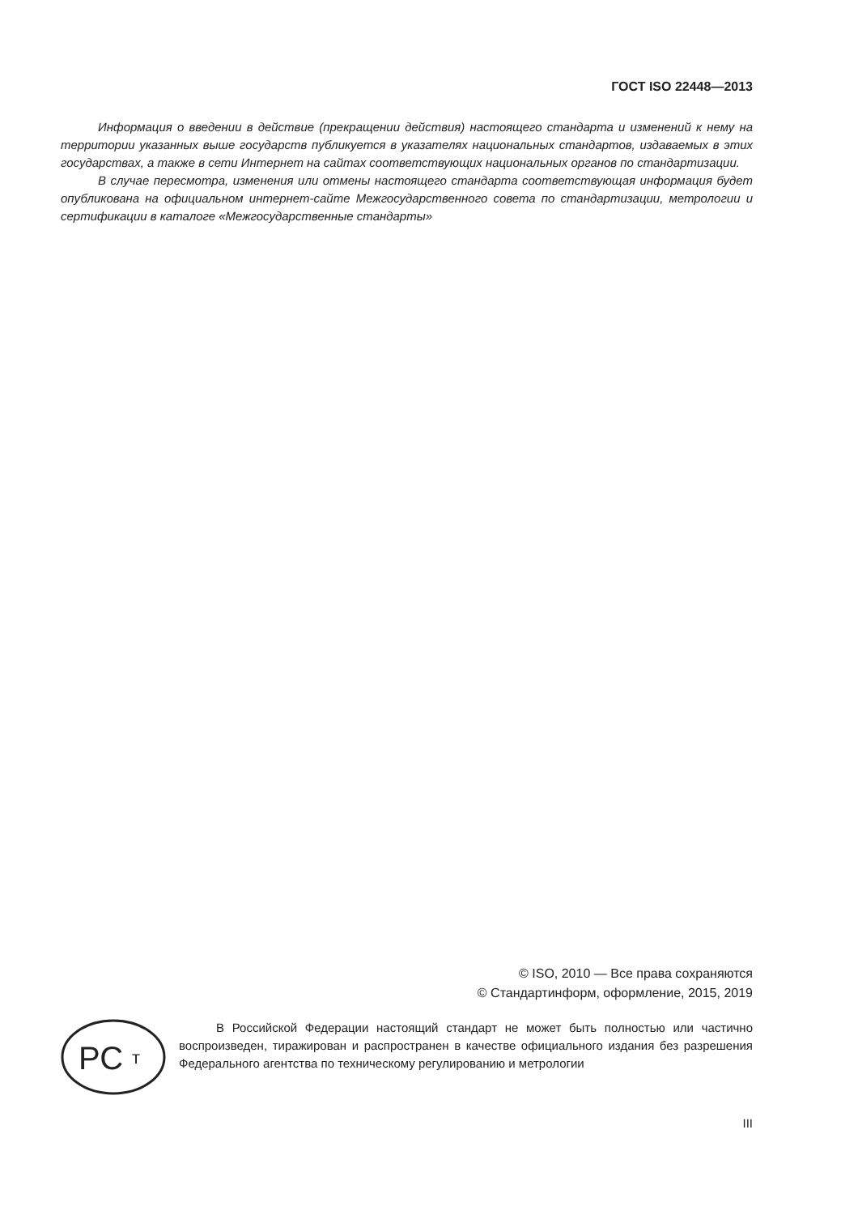ГОСТ ISO 22448—2013
Информация о введении в действие (прекращении действия) настоящего стандарта и изменений к нему на территории указанных выше государств публикуется в указателях национальных стандартов, издаваемых в этих государствах, а также в сети Интернет на сайтах соответствующих национальных органов по стандартизации.
В случае пересмотра, изменения или отмены настоящего стандарта соответствующая информация будет опубликована на официальном интернет-сайте Межгосударственного совета по стандартизации, метрологии и сертификации в каталоге «Межгосударственные стандарты»
© ISO, 2010 — Все права сохраняются
© Стандартинформ, оформление, 2015, 2019
РС
т
В Российской Федерации настоящий стандарт не может быть полностью или частично воспроизведен, тиражирован и распространен в качестве официального издания без разрешения Федерального агентства по техническому регулированию и метрологии
III